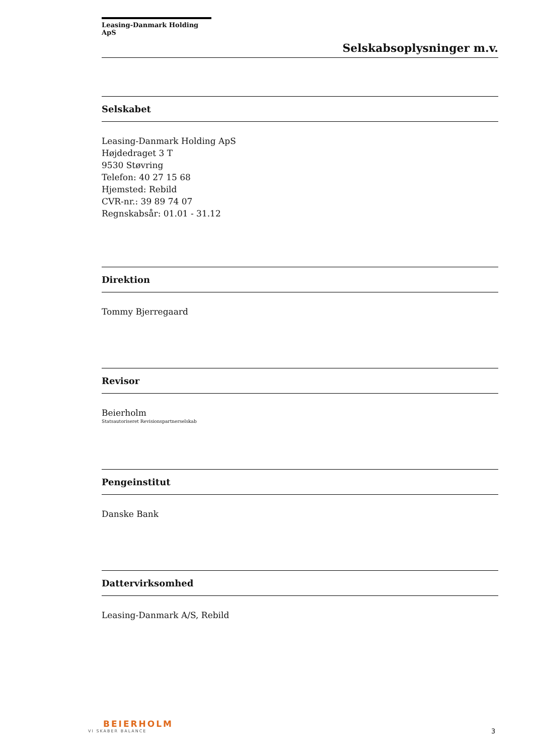Leasing-Danmark Holding ApS
Selskabsoplysninger m.v.
Selskabet
Leasing-Danmark Holding ApS
Højdedraget 3 T
9530 Støvring
Telefon: 40 27 15 68
Hjemsted: Rebild
CVR-nr.: 39 89 74 07
Regnskabsår: 01.01 - 31.12
Direktion
Tommy Bjerregaard
Revisor
Beierholm
Statsautoriseret Revisionspartnerselskab
Pengeinstitut
Danske Bank
Dattervirksomhed
Leasing-Danmark A/S, Rebild
BEIERHOLM
VI SKABER BALANCE
3